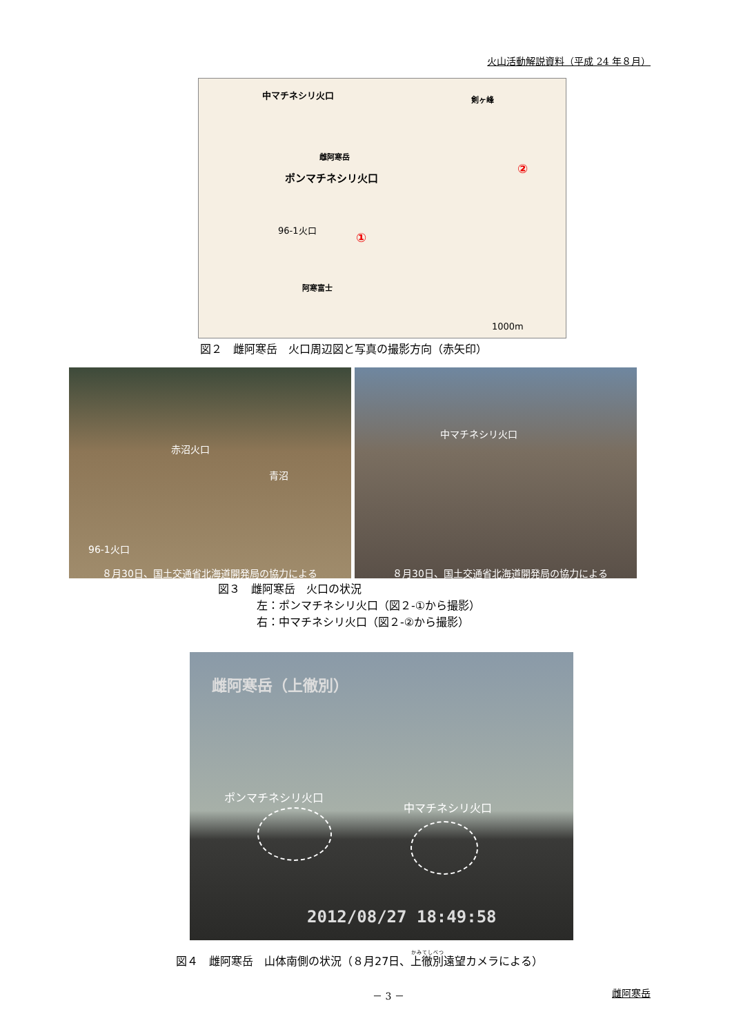火山活動解説資料（平成 24 年８月）
中マチネシリ火口 剣ヶ峰
雌阿寒岳
ポンマチネシリ火口
96-1火口
①
②
阿寒富士
1000m
図２　雌阿寒岳　火口周辺図と写真の撮影方向（赤矢印）
赤沼火口
青沼
96-1火口
８月30日、国土交通省北海道開発局の協力による
中マチネシリ火口
８月30日、国土交通省北海道開発局の協力による
図３　雌阿寒岳　火口の状況
左：ポンマチネシリ火口（図２-①から撮影）
右：中マチネシリ火口（図２-②から撮影）
雌阿寒岳（上徹別）
ポンマチネシリ火口
中マチネシリ火口
2012/08/27 18:49:58
図４　雌阿寒岳　山体南側の状況（８月27日、上徹別遠望カメラによる）
－ 3 － 雌阿寒岳